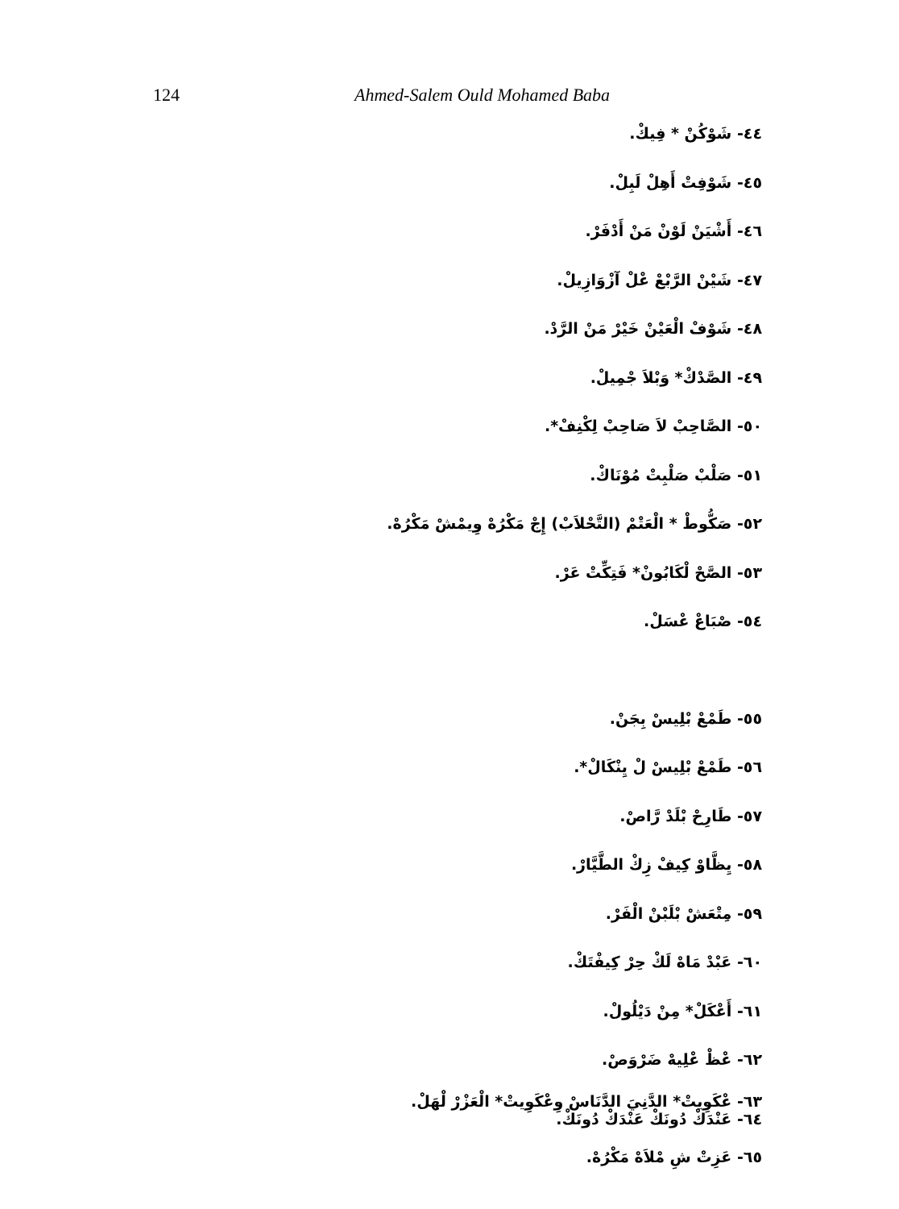124 Ahmed-Salem Ould Mohamed Baba
٤٤- شَوْكُنْ * فِيكْ.
٤٥- شَوْفِتْ أَهِلْ لَبِلْ.
٤٦- أَشْيَنْ لَوْنْ مَنْ أَدْفَرْ.
٤٧- شَيْنْ الرَّبْعْ عْلْ آزْوَازِيلْ.
٤٨- شَوْفْ الْعَيْنْ خَيْرْ مَنْ الرَّدْ.
٤٩- الصَّدْكْ* وَبْلاَ جْمِيلْ.
٥٠- الصَّاحِبْ لاَ صَاحِبْ لِكْنِفْ*.
٥١- صَلْبْ صَلْبِتْ مُوْنَاكْ.
٥٢- صَكُّوطْ * الْعَتْمْ (التَّحْلاَبْ) إِجْ مَكْرُهْ وِيمْشْ مَكْرُهْ.
٥٣- الصَّحْ لْكَابُونْ* فَتِكِّتْ عَرْ.
٥٤- صْبَاعْ عْسَلْ.
٥٥- طَمْعْ بْلِيسْ بِجَنْ.
٥٦- طَمْعْ بْلِيسْ لْ يِنْكَالْ*.
٥٧- طَارِحْ بْلَدْ رَّاصْ.
٥٨- يِظَّاوْ كِيفْ زِكْ الطَّيَّارْ.
٥٩- مِتْعَشْ بْلَبْنْ الْفَرْ.
٦٠- عَبْدْ مَاهْ لَكْ حِرْ كِيفْتَكْ.
٦١- أَعْكَلْ* مِنْ دَيْلُولْ.
٦٢- عْظْ عْلِيهْ ضَرْوَصْ.
٦٣- عْكَوِيتْ* الدَّنِيَ الدَّنَاسْ وِعْكَوِيتْ* الْعَزْرْ لْهَلْ.
٦٤- عَنْدَكْ دُونَكْ عَنْدَكْ دُونَكْ.
٦٥- عَزِتْ شِ مْلاَهْ مَكْرُهْ.